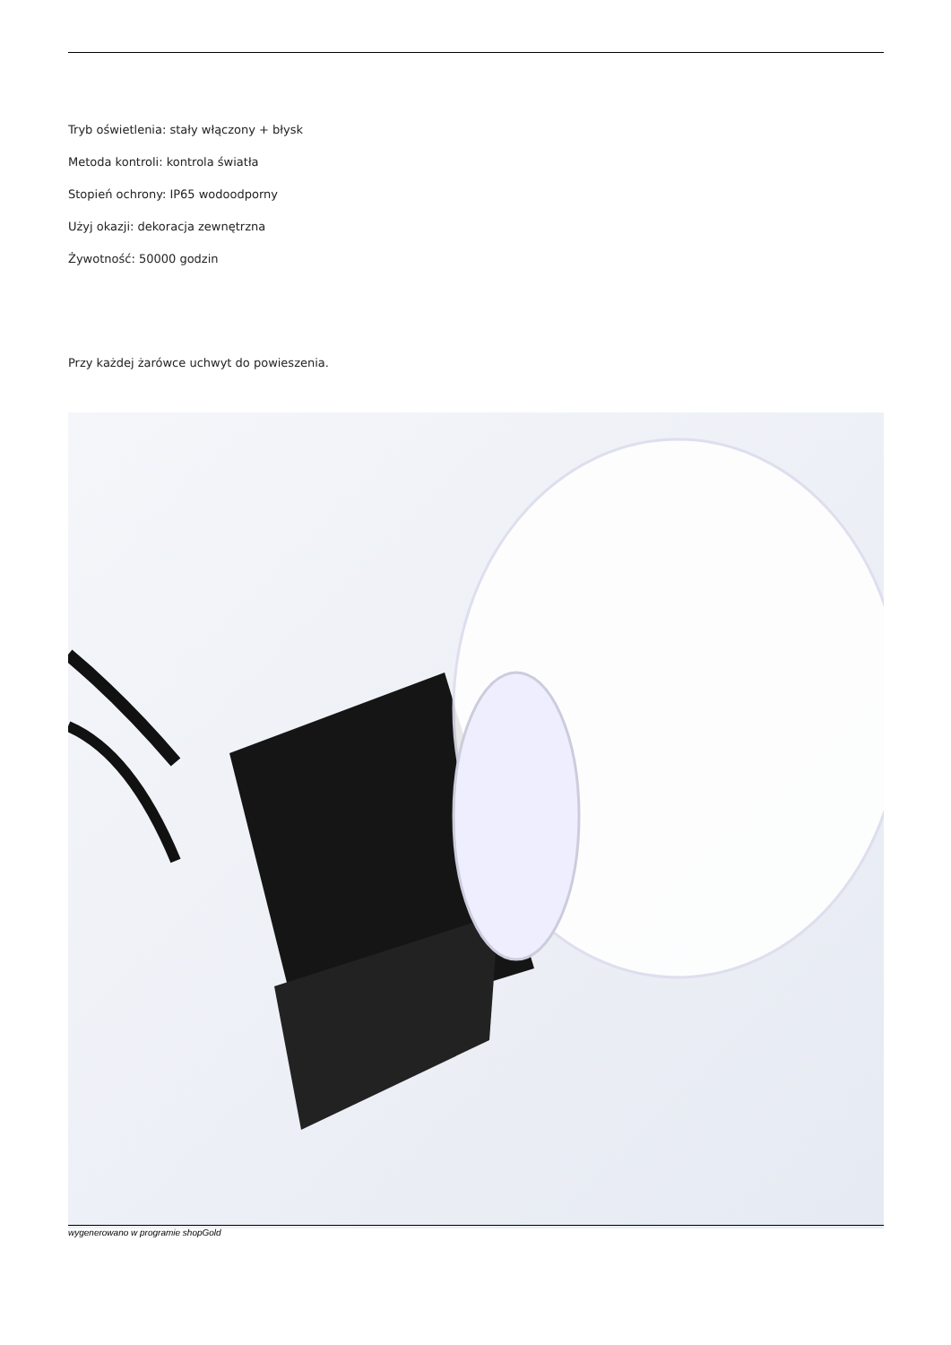Tryb oświetlenia: stały włączony + błysk
Metoda kontroli: kontrola światła
Stopień ochrony: IP65 wodoodporny
Użyj okazji: dekoracja zewnętrzna
Żywotność: 50000 godzin
Przy każdej żarówce uchwyt do powieszenia.
wygenerowano w programie shopGold